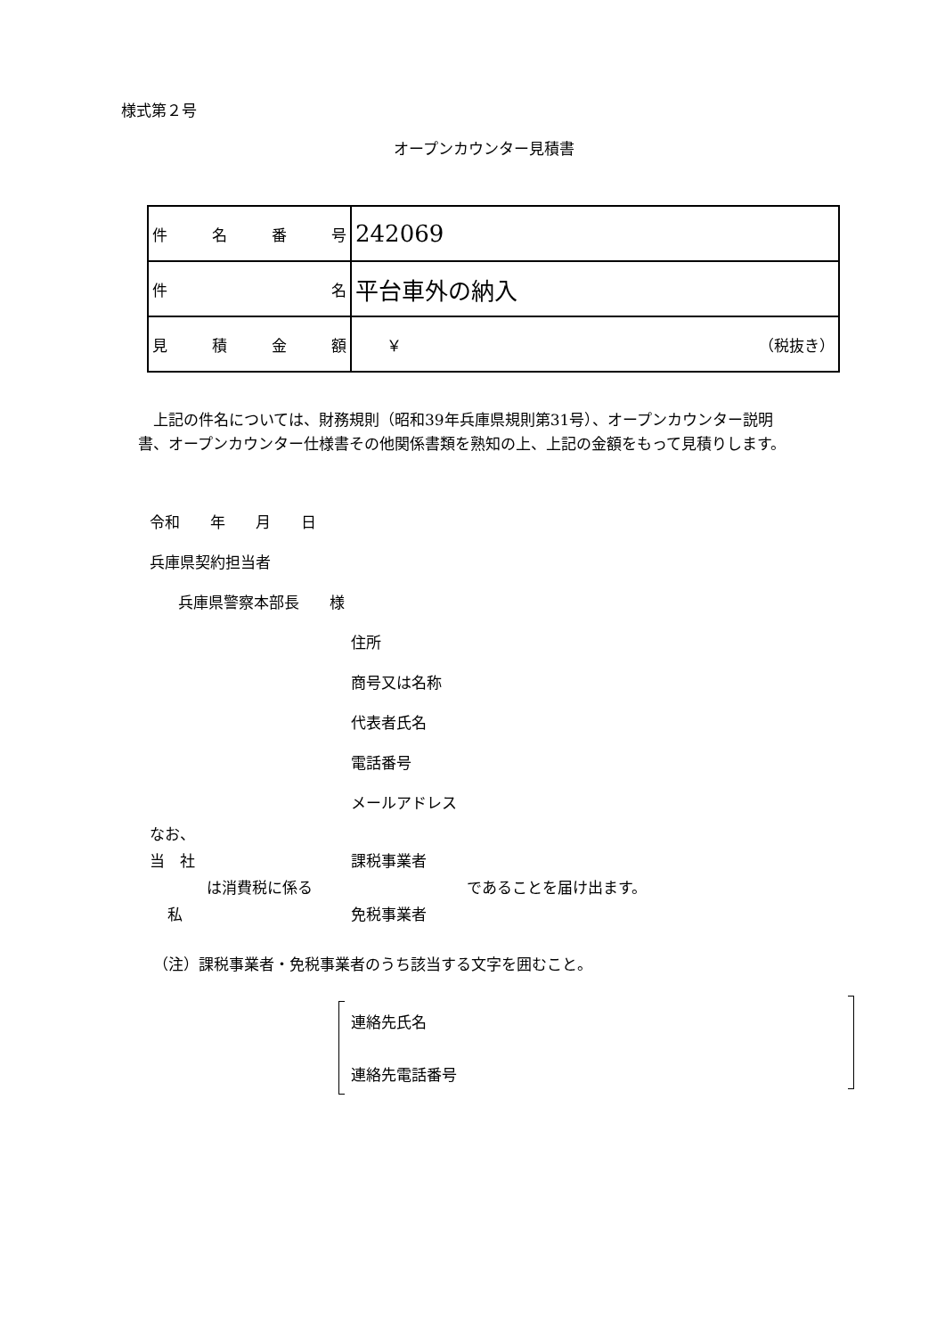様式第２号
オープンカウンター見積書
| 件 名 番 号 | 242069 |
| 件 名 | 平台車外の納入 |
| 見 積 金 額 | ￥ （税抜き） |
　上記の件名については、財務規則（昭和39年兵庫県規則第31号）、オープンカウンター説明書、オープンカウンター仕様書その他関係書類を熟知の上、上記の金額をもって見積りします。
令和　　年　　月　　日
兵庫県契約担当者
兵庫県警察本部長　　様
住所
商号又は名称
代表者氏名
電話番号
メールアドレス
なお、
当　社 課税事業者
は消費税に係る であることを届け出ます。
私 免税事業者
（注）課税事業者・免税事業者のうち該当する文字を囲むこと。
連絡先氏名
連絡先電話番号